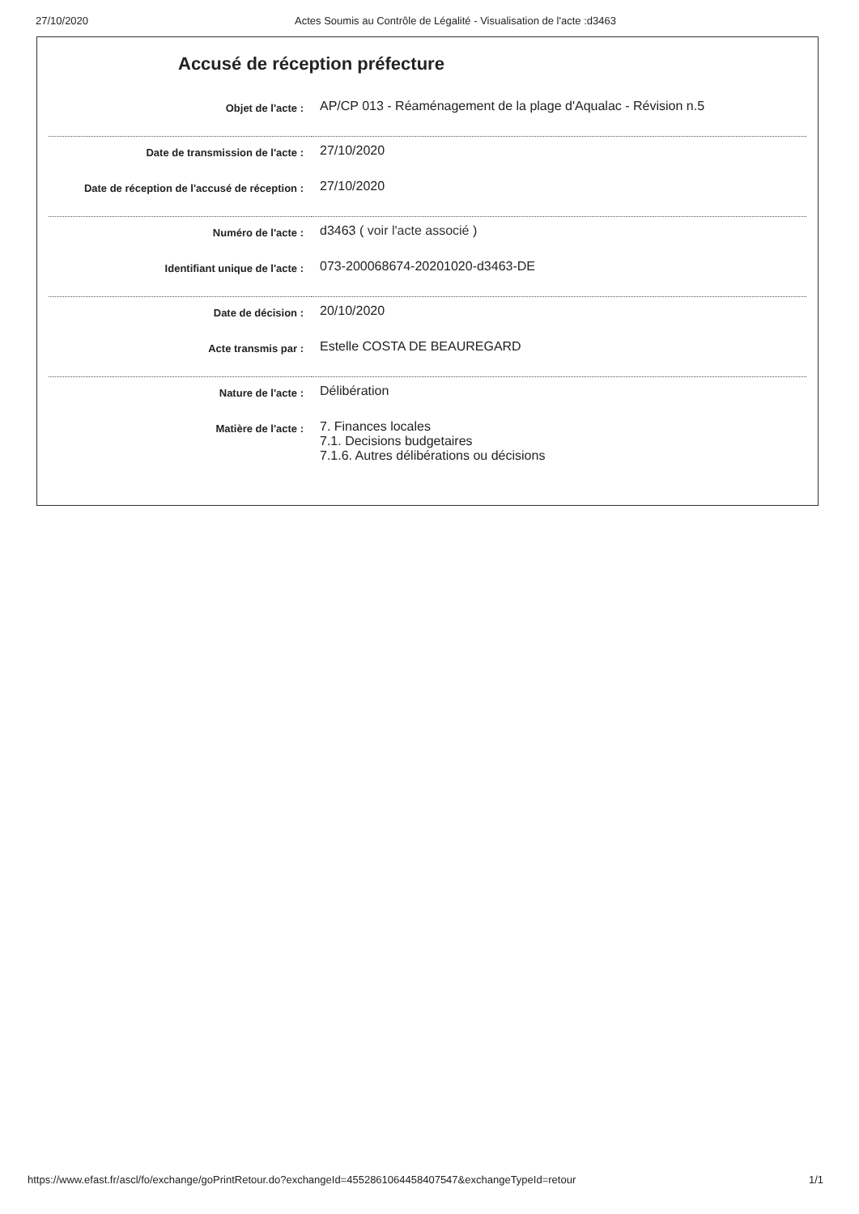27/10/2020 Actes Soumis au Contrôle de Légalité - Visualisation de l'acte :d3463
Accusé de réception préfecture
| Objet de l'acte : | AP/CP 013 - Réaménagement de la plage d'Aqualac - Révision n.5 |
| Date de transmission de l'acte : | 27/10/2020 |
| Date de réception de l'accusé de réception : | 27/10/2020 |
| Numéro de l'acte : | d3463 ( voir l'acte associé ) |
| Identifiant unique de l'acte : | 073-200068674-20201020-d3463-DE |
| Date de décision : | 20/10/2020 |
| Acte transmis par : | Estelle COSTA DE BEAUREGARD |
| Nature de l'acte : | Délibération |
| Matière de l'acte : | 7. Finances locales 7.1. Decisions budgetaires 7.1.6. Autres délibérations ou décisions |
https://www.efast.fr/ascl/fo/exchange/goPrintRetour.do?exchangeId=455286106445840​7547&exchangeTypeId=retour 1/1